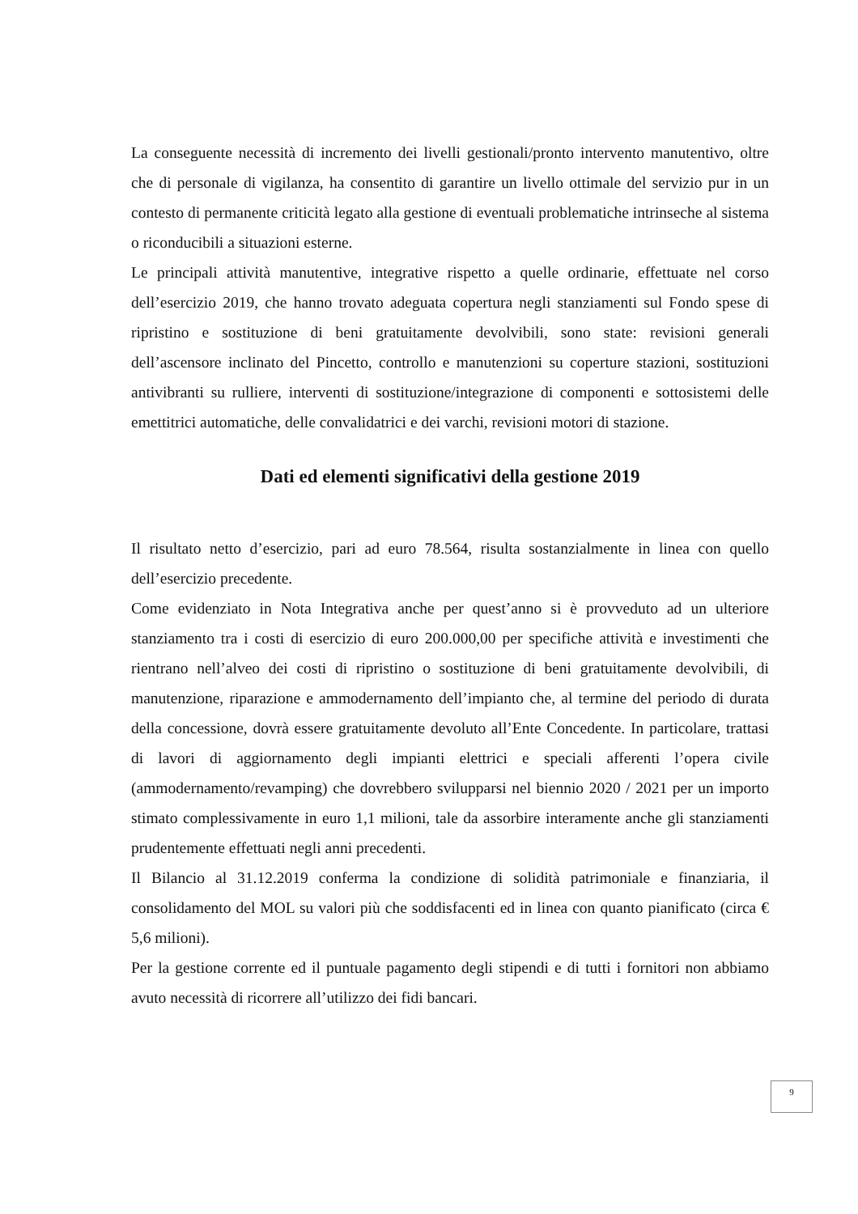La conseguente necessità di incremento dei livelli gestionali/pronto intervento manutentivo, oltre che di personale di vigilanza, ha consentito di garantire un livello ottimale del servizio pur in un contesto di permanente criticità legato alla gestione di eventuali problematiche intrinseche al sistema o riconducibili a situazioni esterne.
Le principali attività manutentive, integrative rispetto a quelle ordinarie, effettuate nel corso dell’esercizio 2019, che hanno trovato adeguata copertura negli stanziamenti sul Fondo spese di ripristino e sostituzione di beni gratuitamente devolvibili, sono state: revisioni generali dell’ascensore inclinato del Pincetto, controllo e manutenzioni su coperture stazioni, sostituzioni antivibranti su rulliere, interventi di sostituzione/integrazione di componenti e sottosistemi delle emettitrici automatiche, delle convalidatrici e dei varchi, revisioni motori di stazione.
Dati ed elementi significativi della gestione 2019
Il risultato netto d’esercizio, pari ad euro 78.564, risulta sostanzialmente in linea con quello dell’esercizio precedente.
Come evidenziato in Nota Integrativa anche per quest’anno si è provveduto ad un ulteriore stanziamento tra i costi di esercizio di euro 200.000,00 per specifiche attività e investimenti che rientrano nell’alveo dei costi di ripristino o sostituzione di beni gratuitamente devolvibili, di manutenzione, riparazione e ammodernamento dell’impianto che, al termine del periodo di durata della concessione, dovrà essere gratuitamente devoluto all’Ente Concedente. In particolare, trattasi di lavori di aggiornamento degli impianti elettrici e speciali afferenti l’opera civile (ammodernamento/revamping) che dovrebbero svilupparsi nel biennio 2020 / 2021 per un importo stimato complessivamente in euro 1,1 milioni, tale da assorbire interamente anche gli stanziamenti prudentemente effettuati negli anni precedenti.
Il Bilancio al 31.12.2019 conferma la condizione di solidità patrimoniale e finanziaria, il consolidamento del MOL su valori più che soddisfacenti ed in linea con quanto pianificato (circa € 5,6 milioni).
Per la gestione corrente ed il puntuale pagamento degli stipendi e di tutti i fornitori non abbiamo avuto necessità di ricorrere all’utilizzo dei fidi bancari.
9